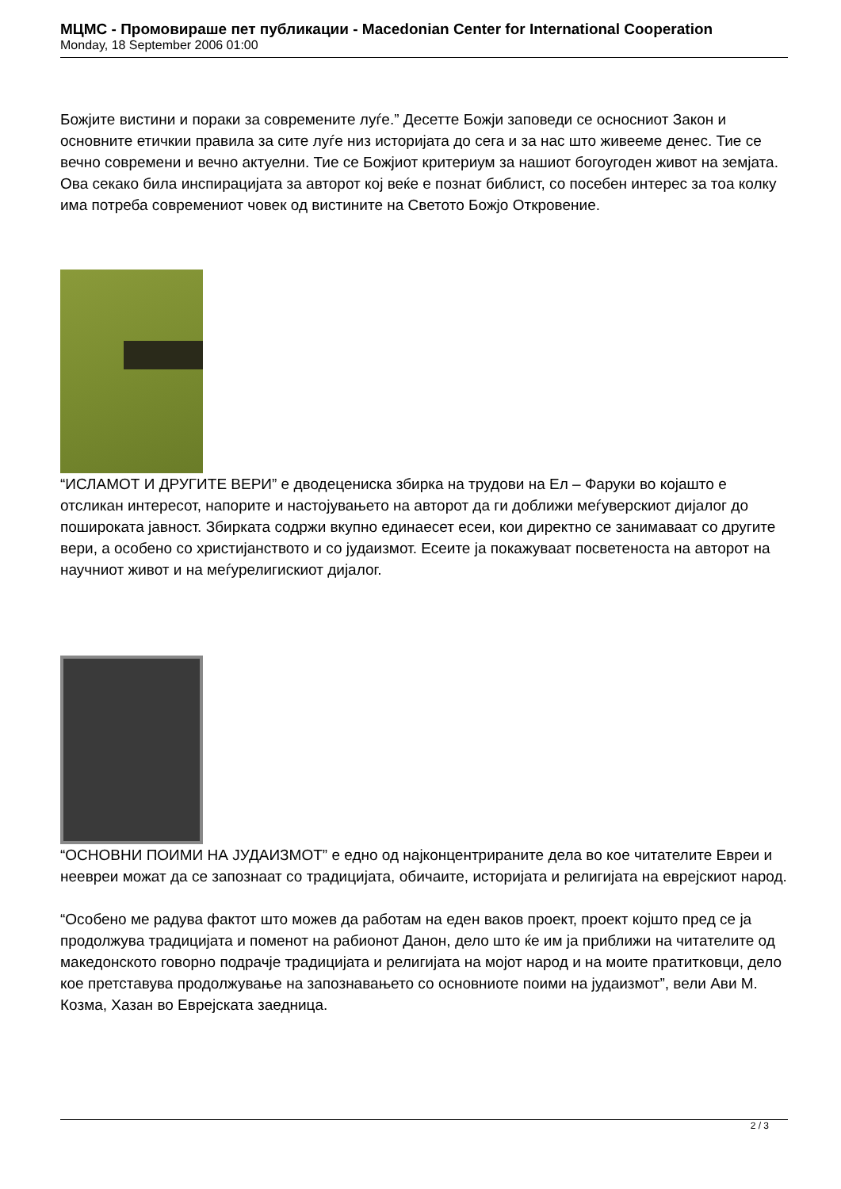МЦМС - Промовираше пет публикации - Macedonian Center for International Cooperation
Monday, 18 September 2006 01:00
Божјите вистини и пораки за современите луѓе.” Десетте Божји заповеди се осносниот Закон и основните етичкии правила за сите луѓе низ историјата до сега и за нас што живееме денес. Тие се вечно современи и вечно актуелни. Тие се Божјиот критериум за нашиот богоугоден живот на земјата. Ова секако била инспирацијата за авторот кој веќе е познат библист, со посебен интерес за тоа колку има потреба современиот човек од вистините на Светото Божјо Откровение.
“ИСЛАМОТ И ДРУГИТЕ ВЕРИ” е дводецениска збирка на трудови на Ел – Фаруки во којашто е отсликан интересот, напорите и настојувањето на авторот да ги доближи меѓуверскиот дијалог до пошироката јавност. Збирката содржи вкупно единаесет есеи, кои директно се занимаваат со другите вери, а особено со христијанството и со јудаизмот. Есеите ја покажуваат посветеноста на авторот на научниот живот и на меѓурелигискиот дијалог.
“ОСНОВНИ ПОИМИ НА ЈУДАИЗМОТ” е едно од најконцентрираните дела во кое читателите Евреи и неевреи можат да се запознаат со традицијата, обичаите, историјата и религијата на еврејскиот народ.
“Особено ме радува фактот што можев да работам на еден ваков проект, проект којшто пред се ја продолжува традицијата и поменот на рабионот Данон, дело што ќе им ја приближи на читателите од македонското говорно подрачје традицијата и религијата на мојот народ и на моите пратитковци, дело кое претставува продолжување на запознавањето со основниоте поими на јудаизмот”, вели Ави М. Козма, Хазан во Еврејската заедница.
2 / 3